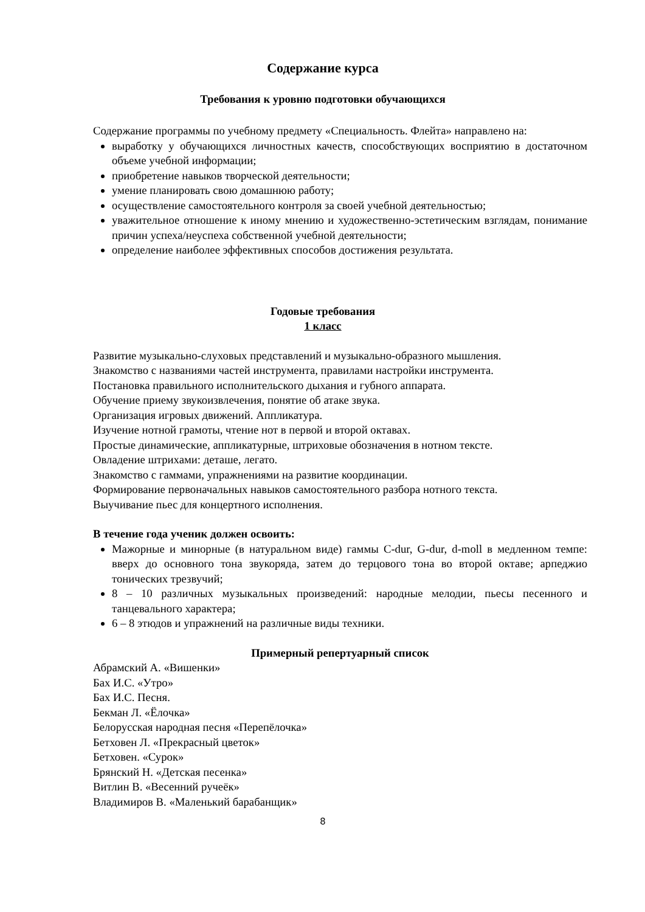Содержание курса
Требования к уровню подготовки обучающихся
Содержание программы по учебному предмету «Специальность. Флейта» направлено на:
выработку у обучающихся личностных качеств, способствующих восприятию в достаточном объеме учебной информации;
приобретение навыков творческой деятельности;
умение планировать свою домашнюю работу;
осуществление самостоятельного контроля за своей учебной деятельностью;
уважительное отношение к иному мнению и художественно-эстетическим взглядам, понимание причин успеха/неуспеха собственной учебной деятельности;
определение наиболее эффективных способов достижения результата.
Годовые требования
1 класс
Развитие музыкально-слуховых представлений и музыкально-образного мышления.
Знакомство с названиями частей инструмента, правилами настройки инструмента.
Постановка правильного исполнительского дыхания и губного аппарата.
Обучение приему звукоизвлечения, понятие об атаке звука.
Организация игровых движений. Аппликатура.
Изучение нотной грамоты, чтение нот в первой и второй октавах.
Простые динамические, аппликатурные, штриховые обозначения в нотном тексте.
Овладение штрихами: деташе, легато.
Знакомство с гаммами, упражнениями на развитие координации.
Формирование первоначальных навыков самостоятельного разбора нотного текста.
Выучивание пьес для концертного исполнения.
В течение года ученик должен освоить:
Мажорные и минорные (в натуральном виде) гаммы C-dur, G-dur, d-moll в медленном темпе: вверх до основного тона звукоряда, затем до терцового тона во второй октаве; арпеджио тонических трезвучий;
8 – 10 различных музыкальных произведений: народные мелодии, пьесы песенного и танцевального характера;
6 – 8 этюдов и упражнений на различные виды техники.
Примерный репертуарный список
Абрамский А. «Вишенки»
Бах И.С. «Утро»
Бах И.С. Песня.
Бекман Л. «Ёлочка»
Белорусская народная песня «Перепёлочка»
Бетховен Л. «Прекрасный цветок»
Бетховен. «Сурок»
Брянский Н. «Детская песенка»
Витлин В. «Весенний ручеёк»
Владимиров В. «Маленький барабанщик»
8